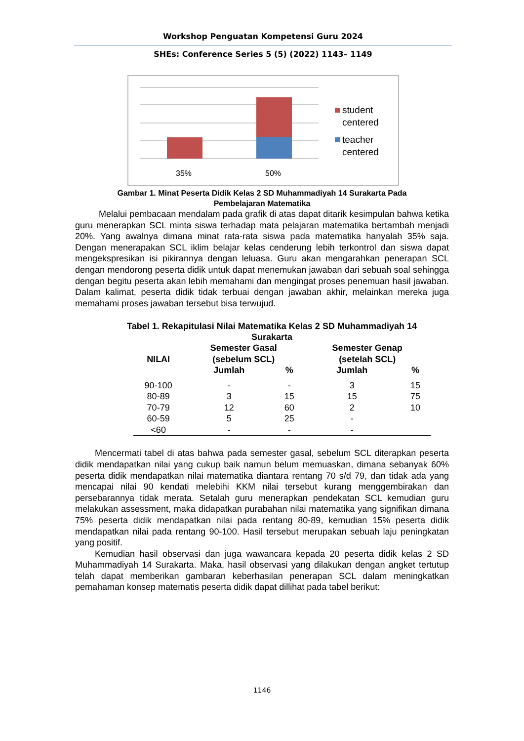Workshop Penguatan Kompetensi Guru 2024
SHEs: Conference Series 5 (5) (2022) 1143– 1149
35%
50%
student
centered
teacher
centered
Gambar 1. Minat Peserta Didik Kelas 2 SD Muhammadiyah 14 Surakarta Pada
Pembelajaran Matematika
Melalui pembacaan mendalam pada grafik di atas dapat ditarik kesimpulan bahwa ketika guru menerapkan SCL minta siswa terhadap mata pelajaran matematika bertambah menjadi 20%. Yang awalnya dimana minat rata-rata siswa pada matematika hanyalah 35% saja. Dengan menerapakan SCL iklim belajar kelas cenderung lebih terkontrol dan siswa dapat mengekspresikan isi pikirannya dengan leluasa. Guru akan mengarahkan penerapan SCL dengan mendorong peserta didik untuk dapat menemukan jawaban dari sebuah soal sehingga dengan begitu peserta akan lebih memahami dan mengingat proses penemuan hasil jawaban. Dalam kalimat, peserta didik tidak terbuai dengan jawaban akhir, melainkan mereka juga memahami proses jawaban tersebut bisa terwujud.
Tabel 1. Rekapitulasi Nilai Matematika Kelas 2 SD Muhammadiyah 14
Surakarta
| NILAI | Semester Gasal (sebelum SCL) | | Semester Genap (setelah SCL) | |
| --- | --- | --- | --- | --- |
| | Jumlah | % | Jumlah | % |
| 90-100 | - | - | 3 | 15 |
| 80-89 | 3 | 15 | 15 | 75 |
| 70-79 | 12 | 60 | 2 | 10 |
| 60-59 | 5 | 25 | - | |
| <60 | - | - | - | |
Mencermati tabel di atas bahwa pada semester gasal, sebelum SCL diterapkan peserta didik mendapatkan nilai yang cukup baik namun belum memuaskan, dimana sebanyak 60% peserta didik mendapatkan nilai matematika diantara rentang 70 s/d 79, dan tidak ada yang mencapai nilai 90 kendati melebihi KKM nilai tersebut kurang menggembirakan dan persebarannya tidak merata. Setalah guru menerapkan pendekatan SCL kemudian guru melakukan assessment, maka didapatkan purabahan nilai matematika yang signifikan dimana 75% peserta didik mendapatkan nilai pada rentang 80-89, kemudian 15% peserta didik mendapatkan nilai pada rentang 90-100. Hasil tersebut merupakan sebuah laju peningkatan yang positif.
Kemudian hasil observasi dan juga wawancara kepada 20 peserta didik kelas 2 SD Muhammadiyah 14 Surakarta. Maka, hasil observasi yang dilakukan dengan angket tertutup telah dapat memberikan gambaran keberhasilan penerapan SCL dalam meningkatkan pemahaman konsep matematis peserta didik dapat dillihat pada tabel berikut:
1146